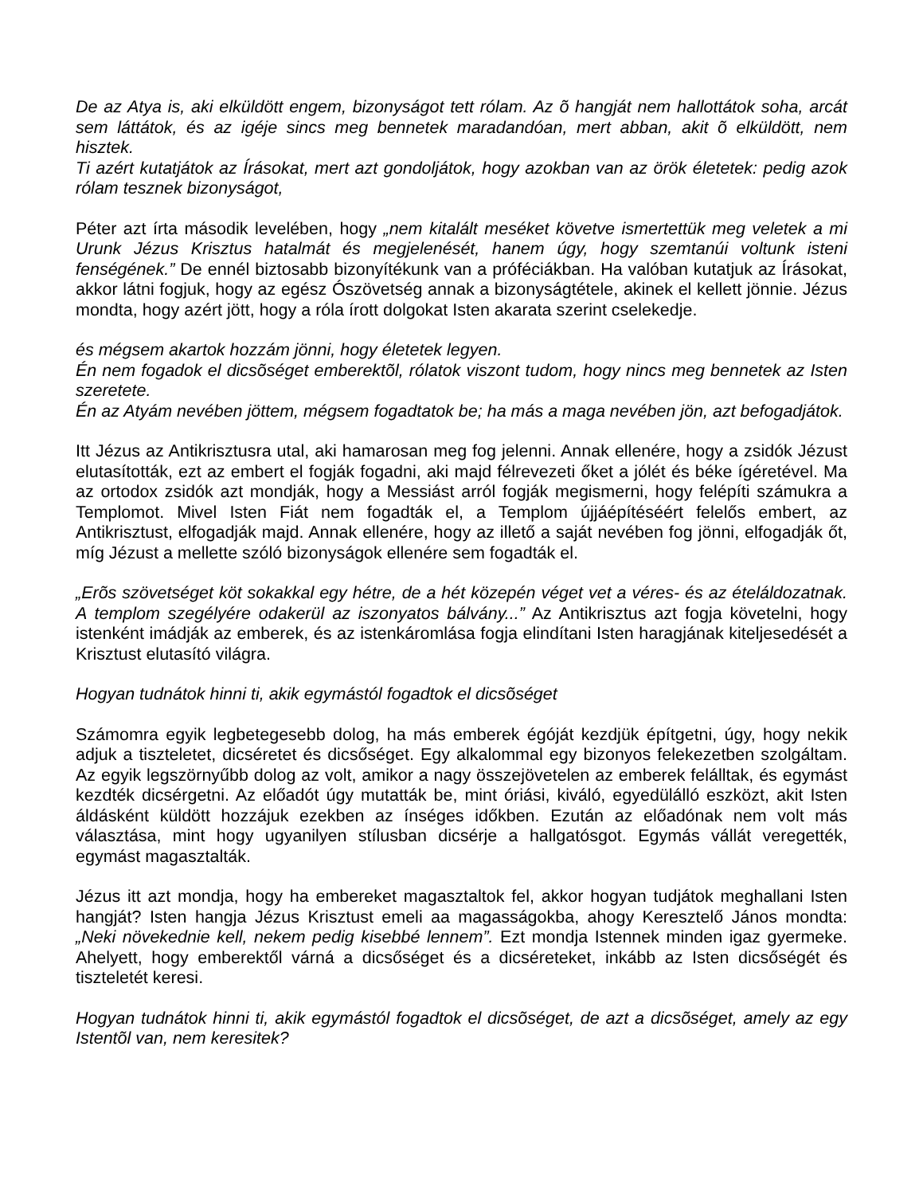De az Atya is, aki elküldött engem, bizonyságot tett rólam. Az õ hangját nem hallottátok soha, arcát sem láttátok, és az igéje sincs meg bennetek maradandóan, mert abban, akit õ elküldött, nem hisztek.
Ti azért kutatjátok az Írásokat, mert azt gondoljátok, hogy azokban van az örök életetek: pedig azok rólam tesznek bizonyságot,
Péter azt írta második levelében, hogy „nem kitalált meséket követve ismertettük meg veletek a mi Urunk Jézus Krisztus hatalmát és megjelenését, hanem úgy, hogy szemtanúi voltunk isteni fenségének.” De ennél biztosabb bizonyítékunk van a próféciákban. Ha valóban kutatjuk az Írásokat, akkor látni fogjuk, hogy az egész Ószövetség annak a bizonyságtétele, akinek el kellett jönnie. Jézus mondta, hogy azért jött, hogy a róla írott dolgokat Isten akarata szerint cselekedje.
és mégsem akartok hozzám jönni, hogy életetek legyen.
Én nem fogadok el dicsõséget emberektõl, rólatok viszont tudom, hogy nincs meg bennetek az Isten szeretete.
Én az Atyám nevében jöttem, mégsem fogadtatok be; ha más a maga nevében jön, azt befogadjátok.
Itt Jézus az Antikrisztusra utal, aki hamarosan meg fog jelenni. Annak ellenére, hogy a zsidók Jézust elutasították, ezt az embert el fogják fogadni, aki majd félrevezeti őket a jólét és béke ígéretével. Ma az ortodox zsidók azt mondják, hogy a Messiást arról fogják megismerni, hogy felépíti számukra a Templomot. Mivel Isten Fiát nem fogadták el, a Templom újjáépítéséért felelős embert, az Antikrisztust, elfogadják majd. Annak ellenére, hogy az illető a saját nevében fog jönni, elfogadják őt, míg Jézust a mellette szóló bizonyságok ellenére sem fogadták el.
„Erõs szövetséget köt sokakkal egy hétre, de a hét közepén véget vet a véres- és az ételáldozatnak. A templom szegélyére odakerül az iszonyatos bálvány...” Az Antikrisztus azt fogja követelni, hogy istenként imádják az emberek, és az istenkáromlása fogja elindítani Isten haragjának kiteljesedését a Krisztust elutasító világra.
Hogyan tudnátok hinni ti, akik egymástól fogadtok el dicsõséget
Számomra egyik legbetegesebb dolog, ha más emberek égóját kezdjük építgetni, úgy, hogy nekik adjuk a tiszteletet, dicséretet és dicsőséget. Egy alkalommal egy bizonyos felekezetben szolgáltam. Az egyik legszörnyűbb dolog az volt, amikor a nagy összejövetelen az emberek felálltak, és egymást kezdték dicsérgetni. Az előadót úgy mutatták be, mint óriási, kiváló, egyedülálló eszközt, akit Isten áldásként küldött hozzájuk ezekben az ínséges időkben. Ezután az előadónak nem volt más választása, mint hogy ugyanilyen stílusban dicsérje a hallgatósgot. Egymás vállát veregették, egymást magasztalták.
Jézus itt azt mondja, hogy ha embereket magasztaltok fel, akkor hogyan tudjátok meghallani Isten hangját? Isten hangja Jézus Krisztust emeli aa magasságokba, ahogy Keresztelő János mondta: „Neki növekednie kell, nekem pedig kisebbé lennem”. Ezt mondja Istennek minden igaz gyermeke. Ahelyett, hogy emberektől várná a dicsőséget és a dicséreteket, inkább az Isten dicsőségét és tiszteletét keresi.
Hogyan tudnátok hinni ti, akik egymástól fogadtok el dicsõséget, de azt a dicsõséget, amely az egy Istentõl van, nem keresitek?